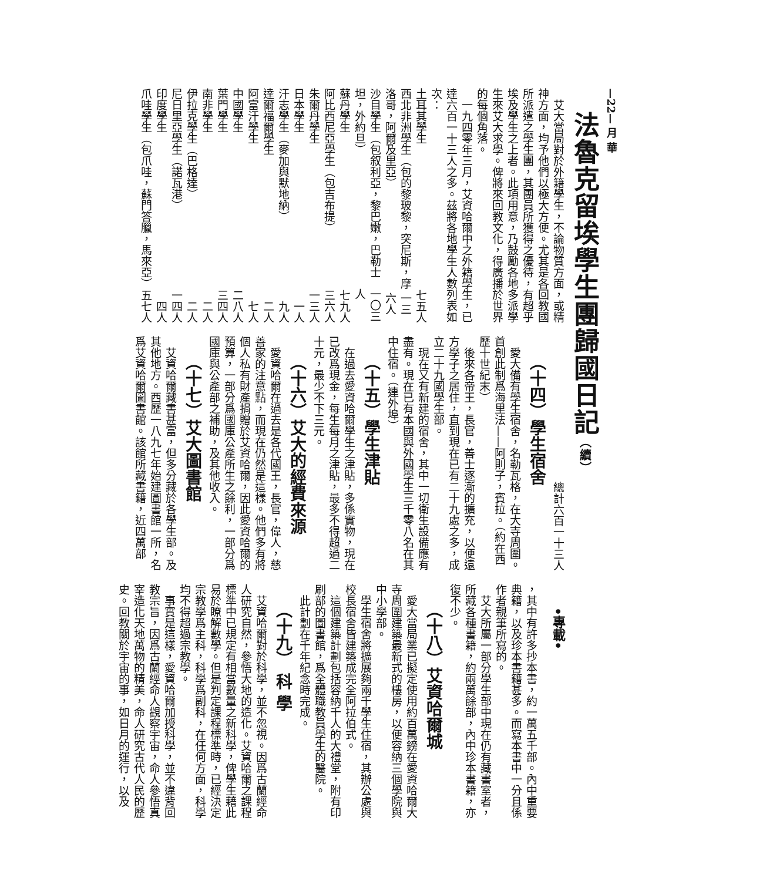—22— 月 華
法魯克留埃學生團歸國日記（續）
艾大當局對於外籍學生，不論物質方面，或精神方面，均予他們以極大方便。尤其是各回教國所派遣之學生團，其團員所獲得之優待，有超乎埃及學生之上者。此項用意，乃鼓勵各地多派學生來艾大求學。俾將來回教文化，得廣播於世界的每個角落。
一九四零年三月，艾資哈爾中之外籍學生，已達六百一十三人之多。茲將各地學生人數列表如次：
土耳其學生 七五人
西北非洲學生（包的黎玻黎，突尼斯，摩洛哥，阿爾及里亞） 一三六人
沙目學生（包叙利亞，黎巴嫩，巴勒士坦，外約旦） 一〇三人
蘇丹學生 七九人
阿比西尼亞學生（包吉布提） 三六人
朱爾丹學生 一三人
日本學生 一人
汗志學生（麥加與默地納） 九人
達爾福爾學生 二人
阿富汗學生 七人
中國學生 二八人
葉門學生 三四人
南非學生 二人
伊拉克學生（巴格達） 二人
尼日里亞學生（諾瓦港） 一四人
印度學生 四人
爪哇學生（包爪哇，蘇門答臘，馬來亞） 五七人
總計六百一十三人
（十四）學生宿舍
愛大備有學生宿舍，名勒瓦格，在大寺周圍。首創此制爲海里法——阿則子，賓拉。（約在西歷十世紀末）
後來各帝王，長官，善士逐漸的擴充，以便遠方學子之居住，直到現在已有二十九處之多，成立二十九國學生部。
現在又有新建的宿舍，其中一切衛生設備應有盡有。現在已有本國與外國學生三千零八名在其中住宿。（連外埠）
（十五）學生津貼
在過去愛資哈爾學生之津貼，多係實物，現在已改爲現金，每生每月之津貼，最多不得超過二十元，最少不下三元。
（十六）艾大的經費來源
愛資哈爾在過去是各代國王，長官，偉人，慈善家的注意點，而現在仍然是這樣。他們多有將個人私有財產捐贈於艾資哈爾，因此愛資哈爾的預算，一部分爲國庫公產所生之餘利，一部分爲國庫與公產部之補助，及其他收入。
（十七）艾大圖書館
艾資哈爾藏書甚富，但多分藏於各學生部。及其他地方。西歷一八九七年始建圖書館一所，名爲艾資哈爾圖書館。該館所藏書籍，近四萬部
•專載•
，其中有許多抄本書，約一萬五千部。內中重要典籍，以及珍本書籍甚多。而寫本書中一分且係作者親筆所寫的。
艾大所屬一部分學生部中現在仍有藏書室者，所藏各種書籍，約兩萬餘部，內中珍本書籍，亦復不少。
（十八）艾資哈爾城
愛大當局業已擬定使用約百萬鎊在愛資哈爾大寺周圍建築最新式的樓房，以便容納三個學院與中小學部。
學生宿舍將擴展夠兩千學生住宿，其辦公處與校長宿舍皆建築成完全阿拉伯式。
這個建築計劃包括容納千人的大禮堂，附有印刷部的圖書館，爲全體職教員學生的醫院。
此計劃在千年紀念時完成。
（十九） 科 學
艾資哈爾對於科學，並不忽視。因爲古蘭經命人研究自然，參悟大地的造化。艾資哈爾之課程標準中已規定有相當數量之新科學，俾學生藉此易於瞭解數學。但是判定課程標準時，已經決定宗教學爲主科，科學爲副科，在任何方面，科學均不得超過宗教學。
事實是這樣，愛資哈爾加授科學，並不違背回教宗旨，因爲古蘭經命人觀察宇宙，命人參悟真宰造化天地萬物的精美，命人研究古代人民的歷史。回教關於宇宙的事，如日月的運行，以及